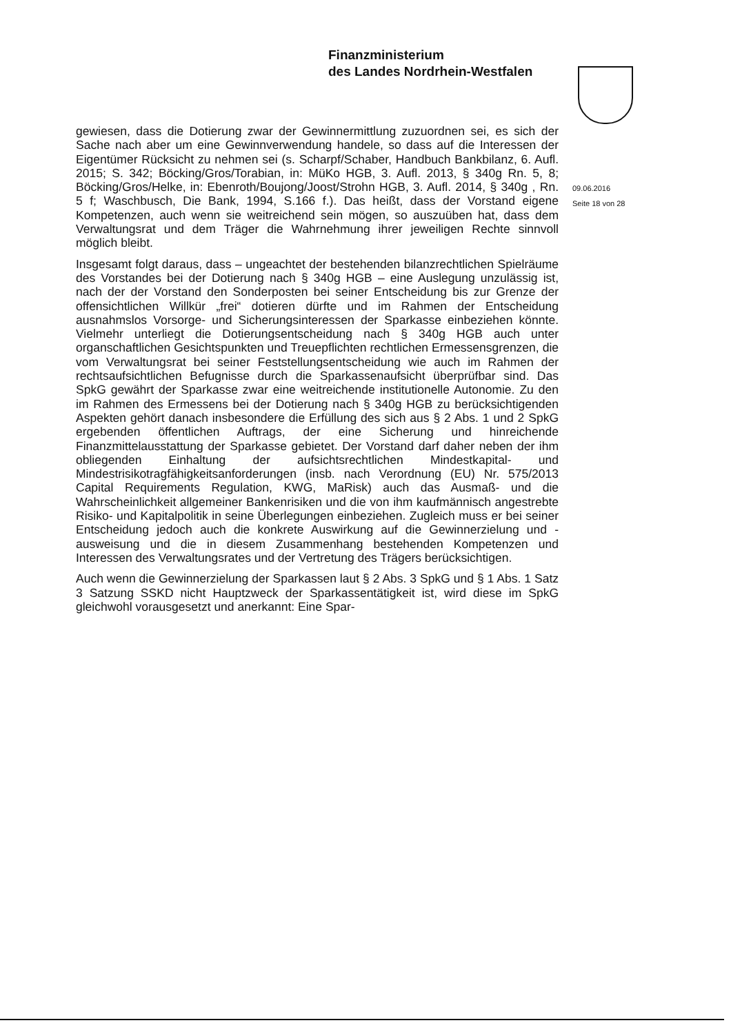Finanzministerium
des Landes Nordrhein-Westfalen
09.06.2016
Seite 18 von 28
gewiesen, dass die Dotierung zwar der Gewinnermittlung zuzuordnen sei, es sich der Sache nach aber um eine Gewinnverwendung handele, so dass auf die Interessen der Eigentümer Rücksicht zu nehmen sei (s. Scharpf/Schaber, Handbuch Bankbilanz, 6. Aufl. 2015; S. 342; Böcking/Gros/Torabian, in: MüKo HGB, 3. Aufl. 2013, § 340g Rn. 5, 8; Böcking/Gros/Helke, in: Ebenroth/Boujong/Joost/Strohn HGB, 3. Aufl. 2014, § 340g , Rn. 5 f; Waschbusch, Die Bank, 1994, S.166 f.). Das heißt, dass der Vorstand eigene Kompetenzen, auch wenn sie weitreichend sein mögen, so auszuüben hat, dass dem Verwaltungsrat und dem Träger die Wahrnehmung ihrer jeweiligen Rechte sinnvoll möglich bleibt.
Insgesamt folgt daraus, dass – ungeachtet der bestehenden bilanzrechtlichen Spielräume des Vorstandes bei der Dotierung nach § 340g HGB – eine Auslegung unzulässig ist, nach der der Vorstand den Sonderposten bei seiner Entscheidung bis zur Grenze der offensichtlichen Willkür „frei“ dotieren dürfte und im Rahmen der Entscheidung ausnahmslos Vorsorge- und Sicherungsinteressen der Sparkasse einbeziehen könnte. Vielmehr unterliegt die Dotierungsentscheidung nach § 340g HGB auch unter organschaftlichen Gesichtspunkten und Treuepflichten rechtlichen Ermessensgrenzen, die vom Verwaltungsrat bei seiner Feststellungsentscheidung wie auch im Rahmen der rechtsaufsichtlichen Befugnisse durch die Sparkassenaufsicht überprüfbar sind. Das SpkG gewährt der Sparkasse zwar eine weitreichende institutionelle Autonomie. Zu den im Rahmen des Ermessens bei der Dotierung nach § 340g HGB zu berücksichtigenden Aspekten gehört danach insbesondere die Erfüllung des sich aus § 2 Abs. 1 und 2 SpkG ergebenden öffentlichen Auftrags, der eine Sicherung und hinreichende Finanzmittelausstattung der Sparkasse gebietet. Der Vorstand darf daher neben der ihm obliegenden Einhaltung der aufsichtsrechtlichen Mindestkapital- und Mindestrisikotragfähigkeitsanforderungen (insb. nach Verordnung (EU) Nr. 575/2013 Capital Requirements Regulation, KWG, MaRisk) auch das Ausmaß- und die Wahrscheinlichkeit allgemeiner Bankenrisiken und die von ihm kaufmännisch angestrebte Risiko- und Kapitalpolitik in seine Überlegungen einbeziehen. Zugleich muss er bei seiner Entscheidung jedoch auch die konkrete Auswirkung auf die Gewinnerzielung und -ausweisung und die in diesem Zusammenhang bestehenden Kompetenzen und Interessen des Verwaltungsrates und der Vertretung des Trägers berücksichtigen.
Auch wenn die Gewinnerzielung der Sparkassen laut § 2 Abs. 3 SpkG und § 1 Abs. 1 Satz 3 Satzung SSKD nicht Hauptzweck der Sparkassentätigkeit ist, wird diese im SpkG gleichwohl vorausgesetzt und anerkannt: Eine Spar-